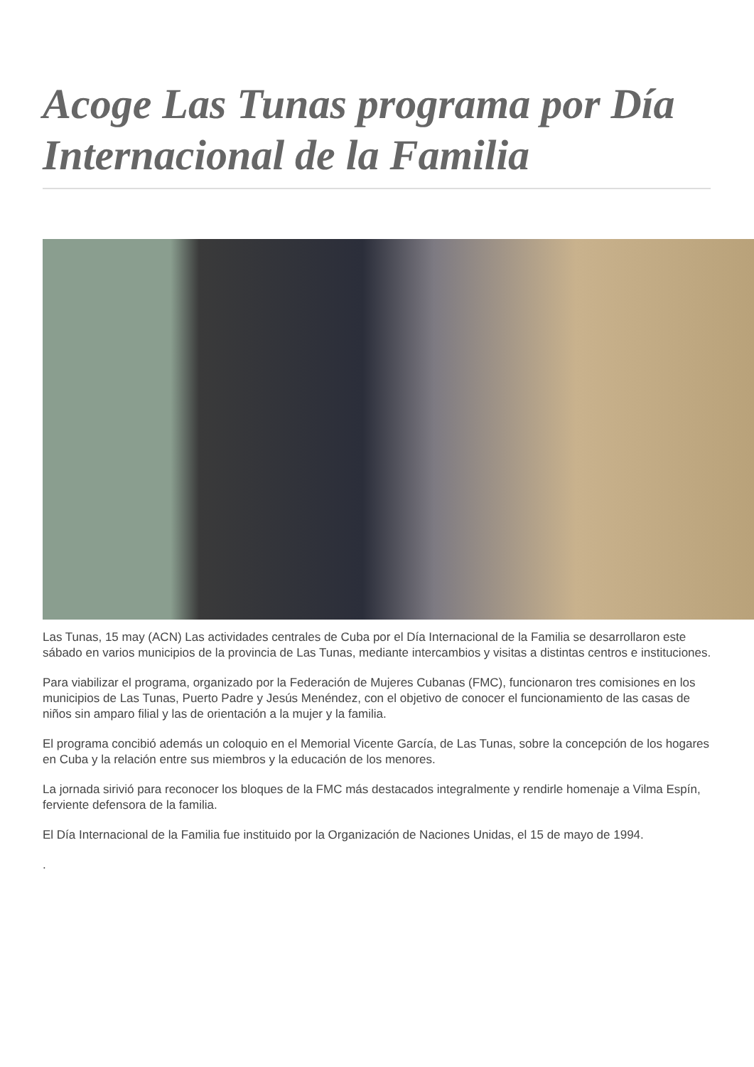Acoge Las Tunas programa por Día Internacional de la Familia
Las Tunas, 15 may (ACN) Las actividades centrales de Cuba por el Día Internacional de la Familia se desarrollaron este sábado en varios municipios de la provincia de Las Tunas, mediante intercambios y visitas a distintas centros e instituciones.
Para viabilizar el programa, organizado por la Federación de Mujeres Cubanas (FMC), funcionaron tres comisiones en los municipios de Las Tunas, Puerto Padre y Jesús Menéndez, con el objetivo de conocer el funcionamiento de las casas de niños sin amparo filial y las de orientación a la mujer y la familia.
El programa concibió además un coloquio en el Memorial Vicente García, de Las Tunas, sobre la concepción de los hogares en Cuba y la relación entre sus miembros y la educación de los menores.
La jornada sirivió para reconocer los bloques de la FMC más destacados integralmente y rendirle homenaje a Vilma Espín, ferviente defensora de la familia.
El Día Internacional de la Familia fue instituido por la Organización de Naciones Unidas, el 15 de mayo de 1994.
.